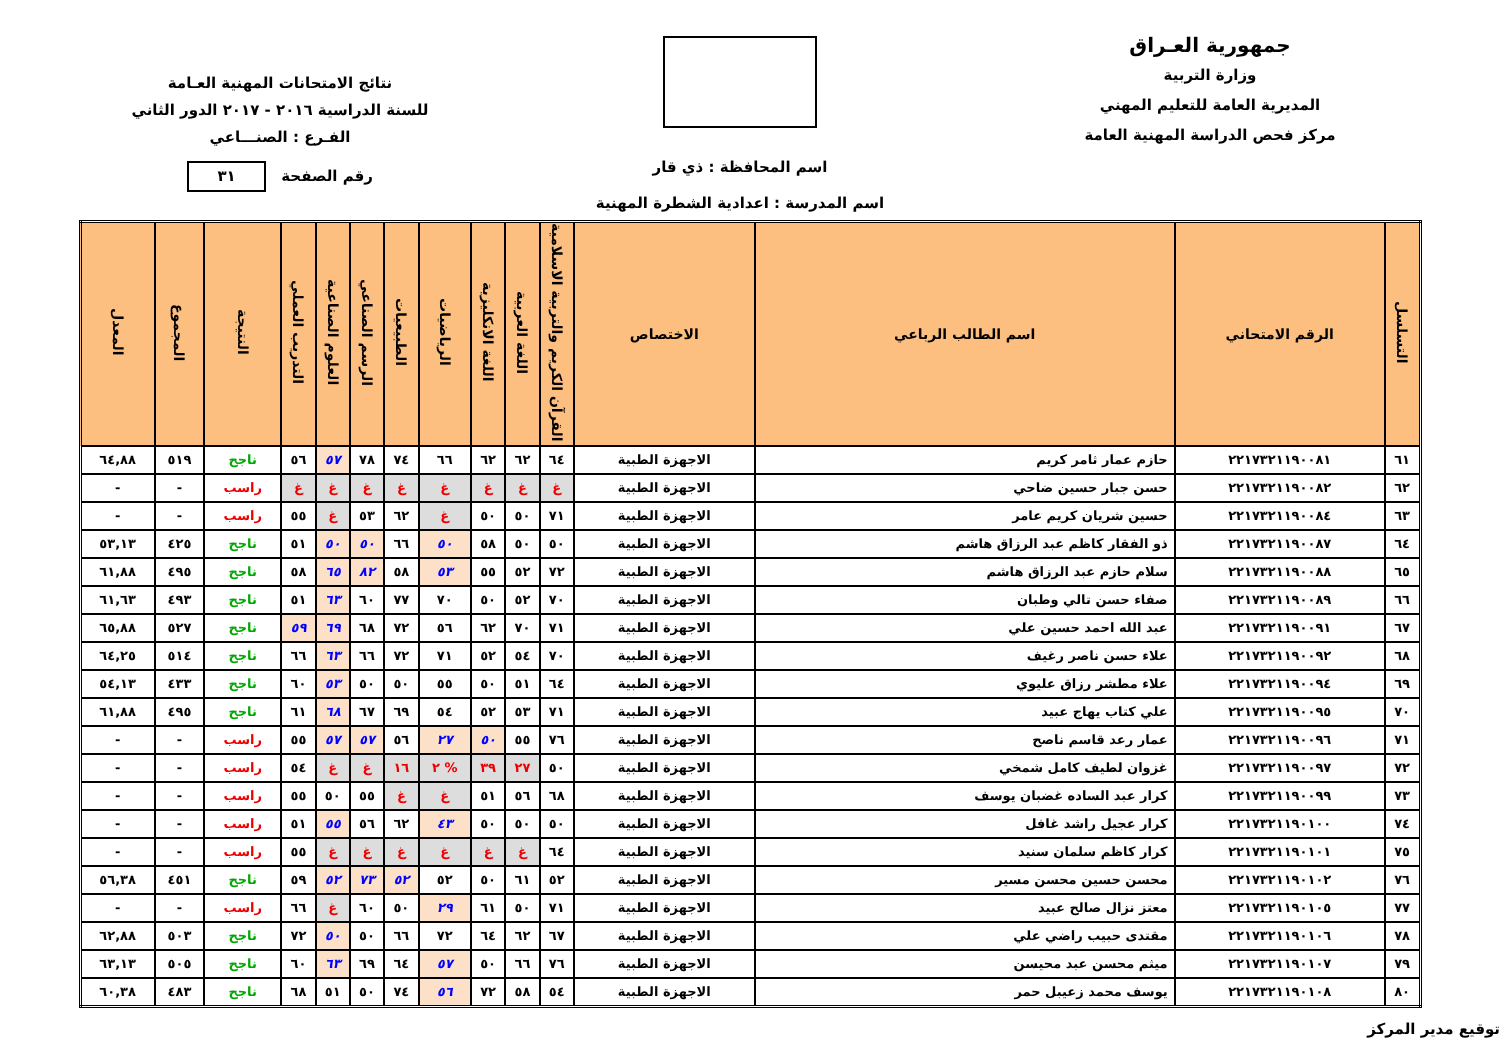جمهورية العـراق
وزارة التربية
المديرية العامة للتعليم المهني
مركز فحص الدراسة المهنية العامة
اسم المحافظة : ذي قار
اسم المدرسة : اعدادية الشطرة المهنية
نتائج الامتحانات المهنية العـامة
للسنة الدراسية ٢٠١٦ - ٢٠١٧ الدور الثاني
الفـرع : الصنـــاعي
رقم الصفحة ٣١
| التسلسل | الرقم الامتحاني | اسم الطالب الرباعي | الاختصاص | القرآن الكريم والتربية الاسلامية | اللغة العربية | اللغة الانكليزية | الرياضيات | الطبيعيات | الرسم الصناعي | العلوم الصناعية | التدريب العملي | النتيجة | المجموع | المعدل |
| --- | --- | --- | --- | --- | --- | --- | --- | --- | --- | --- | --- | --- | --- | --- |
| ٦١ | ٢٢١٧٣٢١١٩٠٠٨١ | حازم عمار ثامر كريم | الاجهزة الطبية | ٦٤ | ٦٢ | ٦٢ | ٦٦ | ٧٤ | ٧٨ | ٥٧ | ٥٦ | ناجح | ٥١٩ | ٦٤,٨٨ |
| ٦٢ | ٢٢١٧٣٢١١٩٠٠٨٢ | حسن جبار حسين ضاحي | الاجهزة الطبية | غ | غ | غ | غ | غ | غ | غ | غ | راسب | - | - |
| ٦٣ | ٢٢١٧٣٢١١٩٠٠٨٤ | حسين شريان كريم عامر | الاجهزة الطبية | ٧١ | ٥٠ | ٥٠ | غ | ٦٢ | ٥٣ | غ | ٥٥ | راسب | - | - |
| ٦٤ | ٢٢١٧٣٢١١٩٠٠٨٧ | ذو الفقار كاظم عبد الرزاق هاشم | الاجهزة الطبية | ٥٠ | ٥٠ | ٥٨ | ٥٠ | ٦٦ | ٥٠ | ٥٠ | ٥١ | ناجح | ٤٢٥ | ٥٣,١٣ |
| ٦٥ | ٢٢١٧٣٢١١٩٠٠٨٨ | سلام حازم عبد الرزاق هاشم | الاجهزة الطبية | ٧٢ | ٥٢ | ٥٥ | ٥٣ | ٥٨ | ٨٢ | ٦٥ | ٥٨ | ناجح | ٤٩٥ | ٦١,٨٨ |
| ٦٦ | ٢٢١٧٣٢١١٩٠٠٨٩ | صفاء حسن تالي وطبان | الاجهزة الطبية | ٧٠ | ٥٢ | ٥٠ | ٧٠ | ٧٧ | ٦٠ | ٦٣ | ٥١ | ناجح | ٤٩٣ | ٦١,٦٣ |
| ٦٧ | ٢٢١٧٣٢١١٩٠٠٩١ | عبد الله احمد حسين علي | الاجهزة الطبية | ٧١ | ٧٠ | ٦٢ | ٥٦ | ٧٢ | ٦٨ | ٦٩ | ٥٩ | ناجح | ٥٢٧ | ٦٥,٨٨ |
| ٦٨ | ٢٢١٧٣٢١١٩٠٠٩٢ | علاء حسن ناصر رغيف | الاجهزة الطبية | ٧٠ | ٥٤ | ٥٢ | ٧١ | ٧٢ | ٦٦ | ٦٣ | ٦٦ | ناجح | ٥١٤ | ٦٤,٢٥ |
| ٦٩ | ٢٢١٧٣٢١١٩٠٠٩٤ | علاء مطشر رزاق عليوي | الاجهزة الطبية | ٦٤ | ٥١ | ٥٠ | ٥٥ | ٥٠ | ٥٠ | ٥٣ | ٦٠ | ناجح | ٤٣٣ | ٥٤,١٣ |
| ٧٠ | ٢٢١٧٣٢١١٩٠٠٩٥ | علي كتاب يهاج عبيد | الاجهزة الطبية | ٧١ | ٥٣ | ٥٢ | ٥٤ | ٦٩ | ٦٧ | ٦٨ | ٦١ | ناجح | ٤٩٥ | ٦١,٨٨ |
| ٧١ | ٢٢١٧٣٢١١٩٠٠٩٦ | عمار رعد قاسم ناصح | الاجهزة الطبية | ٧٦ | ٥٥ | ٥٠ | ٢٧ | ٥٦ | ٥٧ | ٥٧ | ٥٥ | راسب | - | - |
| ٧٢ | ٢٢١٧٣٢١١٩٠٠٩٧ | غزوان لطيف كامل شمخي | الاجهزة الطبية | ٥٠ | ٢٧ | ٣٩ | % ٢ | ١٦ | غ | غ | ٥٤ | راسب | - | - |
| ٧٣ | ٢٢١٧٣٢١١٩٠٠٩٩ | كرار عبد الساده غضبان يوسف | الاجهزة الطبية | ٦٨ | ٥٦ | ٥١ | غ | غ | ٥٥ | ٥٠ | ٥٥ | راسب | - | - |
| ٧٤ | ٢٢١٧٣٢١١٩٠١٠٠ | كرار عجيل راشد غافل | الاجهزة الطبية | ٥٠ | ٥٠ | ٥٠ | ٤٣ | ٦٢ | ٥٦ | ٥٥ | ٥١ | راسب | - | - |
| ٧٥ | ٢٢١٧٣٢١١٩٠١٠١ | كرار كاظم سلمان سنيد | الاجهزة الطبية | ٦٤ | غ | غ | غ | غ | غ | غ | ٥٥ | راسب | - | - |
| ٧٦ | ٢٢١٧٣٢١١٩٠١٠٢ | محسن حسين محسن مسير | الاجهزة الطبية | ٥٢ | ٦١ | ٥٠ | ٥٢ | ٥٢ | ٧٣ | ٥٢ | ٥٩ | ناجح | ٤٥١ | ٥٦,٣٨ |
| ٧٧ | ٢٢١٧٣٢١١٩٠١٠٥ | معتز نزال صالح عبيد | الاجهزة الطبية | ٧١ | ٥٠ | ٦١ | ٢٩ | ٥٠ | ٦٠ | غ | ٦٦ | راسب | - | - |
| ٧٨ | ٢٢١٧٣٢١١٩٠١٠٦ | مقتدى حبيب راضي علي | الاجهزة الطبية | ٦٧ | ٦٢ | ٦٤ | ٧٢ | ٦٦ | ٥٠ | ٥٠ | ٧٢ | ناجح | ٥٠٣ | ٦٢,٨٨ |
| ٧٩ | ٢٢١٧٣٢١١٩٠١٠٧ | ميثم محسن عبد محيسن | الاجهزة الطبية | ٧٦ | ٦٦ | ٥٠ | ٥٧ | ٦٤ | ٦٩ | ٦٣ | ٦٠ | ناجح | ٥٠٥ | ٦٣,١٣ |
| ٨٠ | ٢٢١٧٣٢١١٩٠١٠٨ | يوسف محمد زعيبل حمر | الاجهزة الطبية | ٥٤ | ٥٨ | ٧٢ | ٥٦ | ٧٤ | ٥٠ | ٥١ | ٦٨ | ناجح | ٤٨٣ | ٦٠,٣٨ |
توقيع مدير المركز